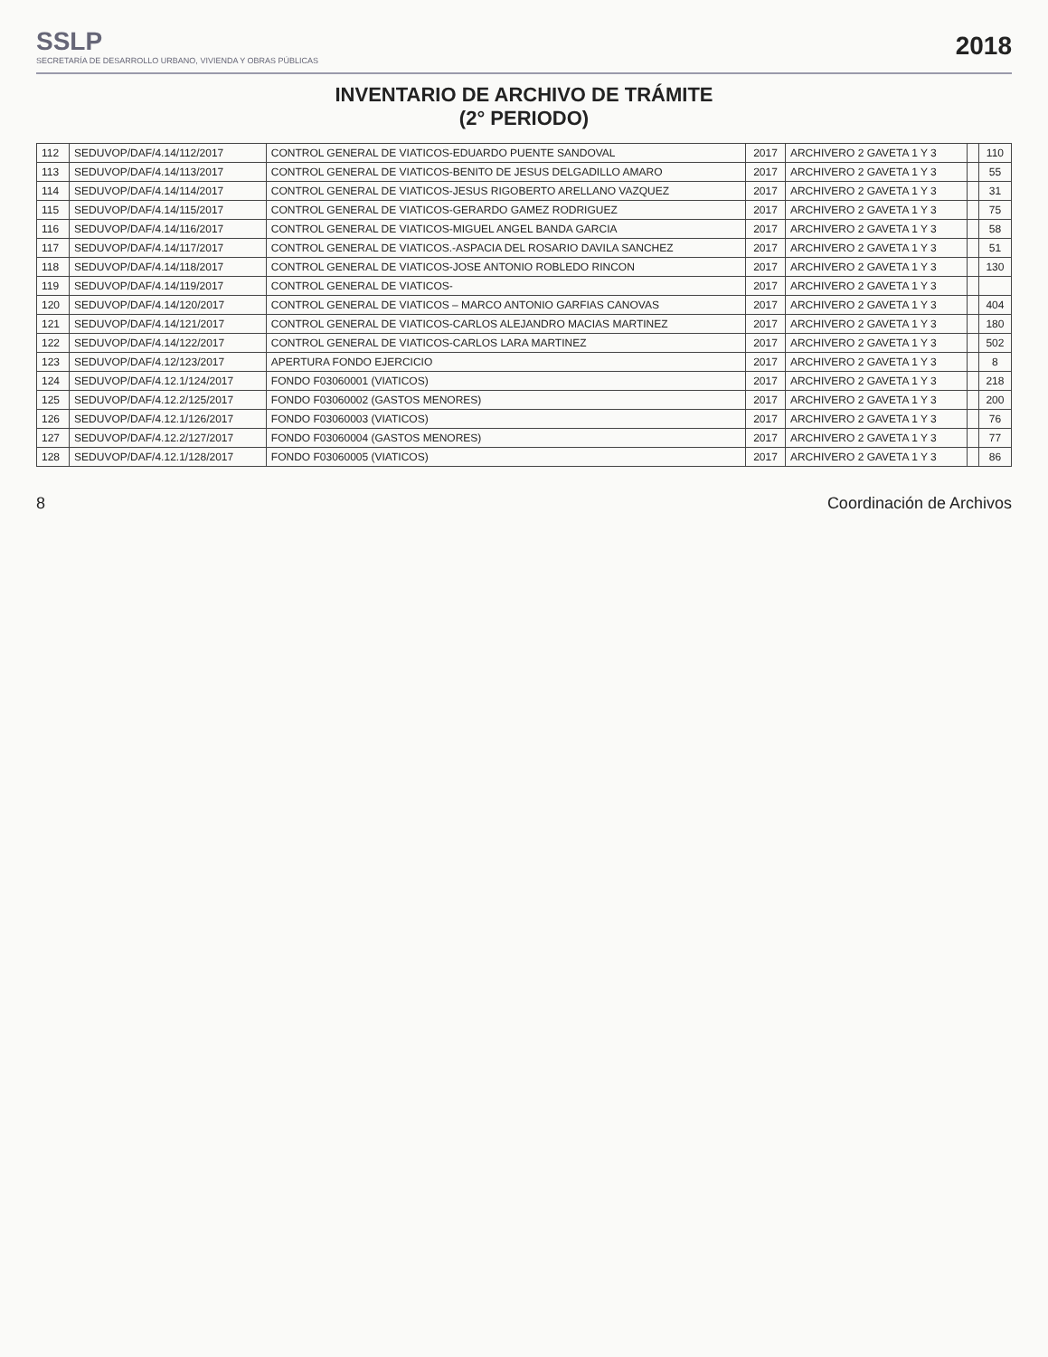SSLP
SECRETARÍA DE DESARROLLO URBANO, VIVIENDA Y OBRAS PÚBLICAS
2018
INVENTARIO DE ARCHIVO DE TRÁMITE
(2° PERIODO)
| 112 | SEDUVOP/DAF/4.14/112/2017 | CONTROL GENERAL DE VIATICOS-EDUARDO PUENTE SANDOVAL | 2017 | ARCHIVERO 2 GAVETA 1 Y 3 | | 110 |
| 113 | SEDUVOP/DAF/4.14/113/2017 | CONTROL GENERAL DE VIATICOS-BENITO DE JESUS DELGADILLO AMARO | 2017 | ARCHIVERO 2 GAVETA 1 Y 3 | | 55 |
| 114 | SEDUVOP/DAF/4.14/114/2017 | CONTROL GENERAL DE VIATICOS-JESUS RIGOBERTO ARELLANO VAZQUEZ | 2017 | ARCHIVERO 2 GAVETA 1 Y 3 | | 31 |
| 115 | SEDUVOP/DAF/4.14/115/2017 | CONTROL GENERAL DE VIATICOS-GERARDO GAMEZ RODRIGUEZ | 2017 | ARCHIVERO 2 GAVETA 1 Y 3 | | 75 |
| 116 | SEDUVOP/DAF/4.14/116/2017 | CONTROL GENERAL DE VIATICOS-MIGUEL ANGEL BANDA GARCIA | 2017 | ARCHIVERO 2 GAVETA 1 Y 3 | | 58 |
| 117 | SEDUVOP/DAF/4.14/117/2017 | CONTROL GENERAL DE VIATICOS.-ASPACIA DEL ROSARIO DAVILA SANCHEZ | 2017 | ARCHIVERO 2 GAVETA 1 Y 3 | | 51 |
| 118 | SEDUVOP/DAF/4.14/118/2017 | CONTROL GENERAL DE VIATICOS-JOSE ANTONIO ROBLEDO RINCON | 2017 | ARCHIVERO 2 GAVETA 1 Y 3 | | 130 |
| 119 | SEDUVOP/DAF/4.14/119/2017 | CONTROL GENERAL DE VIATICOS- | 2017 | ARCHIVERO 2 GAVETA 1 Y 3 | | |
| 120 | SEDUVOP/DAF/4.14/120/2017 | CONTROL GENERAL DE VIATICOS – MARCO ANTONIO GARFIAS CANOVAS | 2017 | ARCHIVERO 2 GAVETA 1 Y 3 | | 404 |
| 121 | SEDUVOP/DAF/4.14/121/2017 | CONTROL GENERAL DE VIATICOS-CARLOS ALEJANDRO MACIAS MARTINEZ | 2017 | ARCHIVERO 2 GAVETA 1 Y 3 | | 180 |
| 122 | SEDUVOP/DAF/4.14/122/2017 | CONTROL GENERAL DE VIATICOS-CARLOS LARA MARTINEZ | 2017 | ARCHIVERO 2 GAVETA 1 Y 3 | | 502 |
| 123 | SEDUVOP/DAF/4.12/123/2017 | APERTURA FONDO EJERCICIO | 2017 | ARCHIVERO 2 GAVETA 1 Y 3 | | 8 |
| 124 | SEDUVOP/DAF/4.12.1/124/2017 | FONDO F03060001 (VIATICOS) | 2017 | ARCHIVERO 2 GAVETA 1 Y 3 | | 218 |
| 125 | SEDUVOP/DAF/4.12.2/125/2017 | FONDO F03060002 (GASTOS MENORES) | 2017 | ARCHIVERO 2 GAVETA 1 Y 3 | | 200 |
| 126 | SEDUVOP/DAF/4.12.1/126/2017 | FONDO F03060003 (VIATICOS) | 2017 | ARCHIVERO 2 GAVETA 1 Y 3 | | 76 |
| 127 | SEDUVOP/DAF/4.12.2/127/2017 | FONDO F03060004 (GASTOS MENORES) | 2017 | ARCHIVERO 2 GAVETA 1 Y 3 | | 77 |
| 128 | SEDUVOP/DAF/4.12.1/128/2017 | FONDO F03060005 (VIATICOS) | 2017 | ARCHIVERO 2 GAVETA 1 Y 3 | | 86 |
8 Coordinación de Archivos